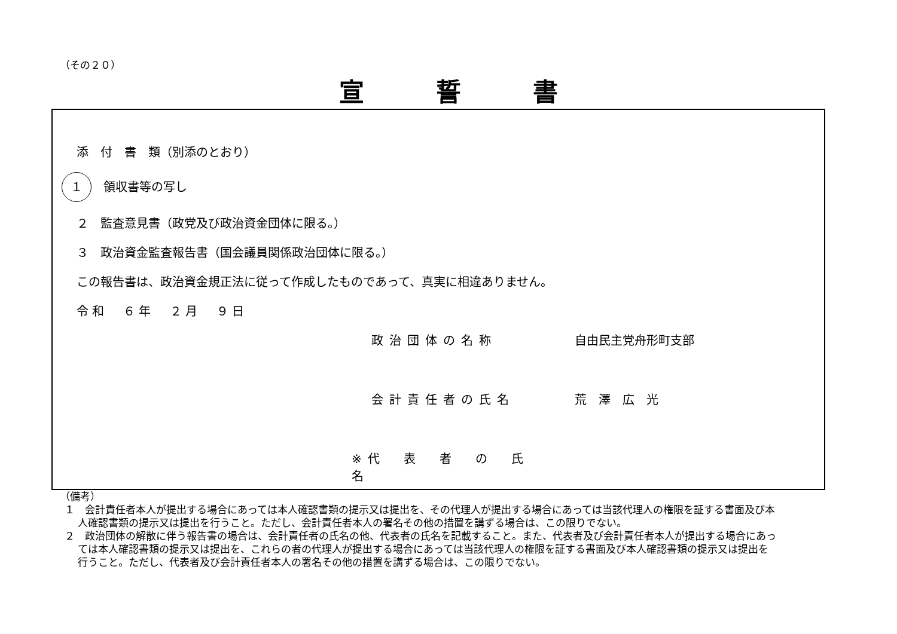（その２０）
宣誓書
添　付　書　類（別添のとおり）
１　領収書等の写し
２　監査意見書（政党及び政治資金団体に限る。）
３　政治資金監査報告書（国会議員関係政治団体に限る。）
この報告書は、政治資金規正法に従って作成したものであって、真実に相違ありません。
令和　６年　２月　９日
政治団体の名称 自由民主党舟形町支部
会計責任者の氏名 荒　澤　広　光
※代　表　者　の　氏　名
（備考）
１　会計責任者本人が提出する場合にあっては本人確認書類の提示又は提出を、その代理人が提出する場合にあっては当該代理人の権限を証する書面及び本人確認書類の提示又は提出を行うこと。ただし、会計責任者本人の署名その他の措置を講ずる場合は、この限りでない。
２　政治団体の解散に伴う報告書の場合は、会計責任者の氏名の他、代表者の氏名を記載すること。また、代表者及び会計責任者本人が提出する場合にあっては本人確認書類の提示又は提出を、これらの者の代理人が提出する場合にあっては当該代理人の権限を証する書面及び本人確認書類の提示又は提出を行うこと。ただし、代表者及び会計責任者本人の署名その他の措置を講ずる場合は、この限りでない。